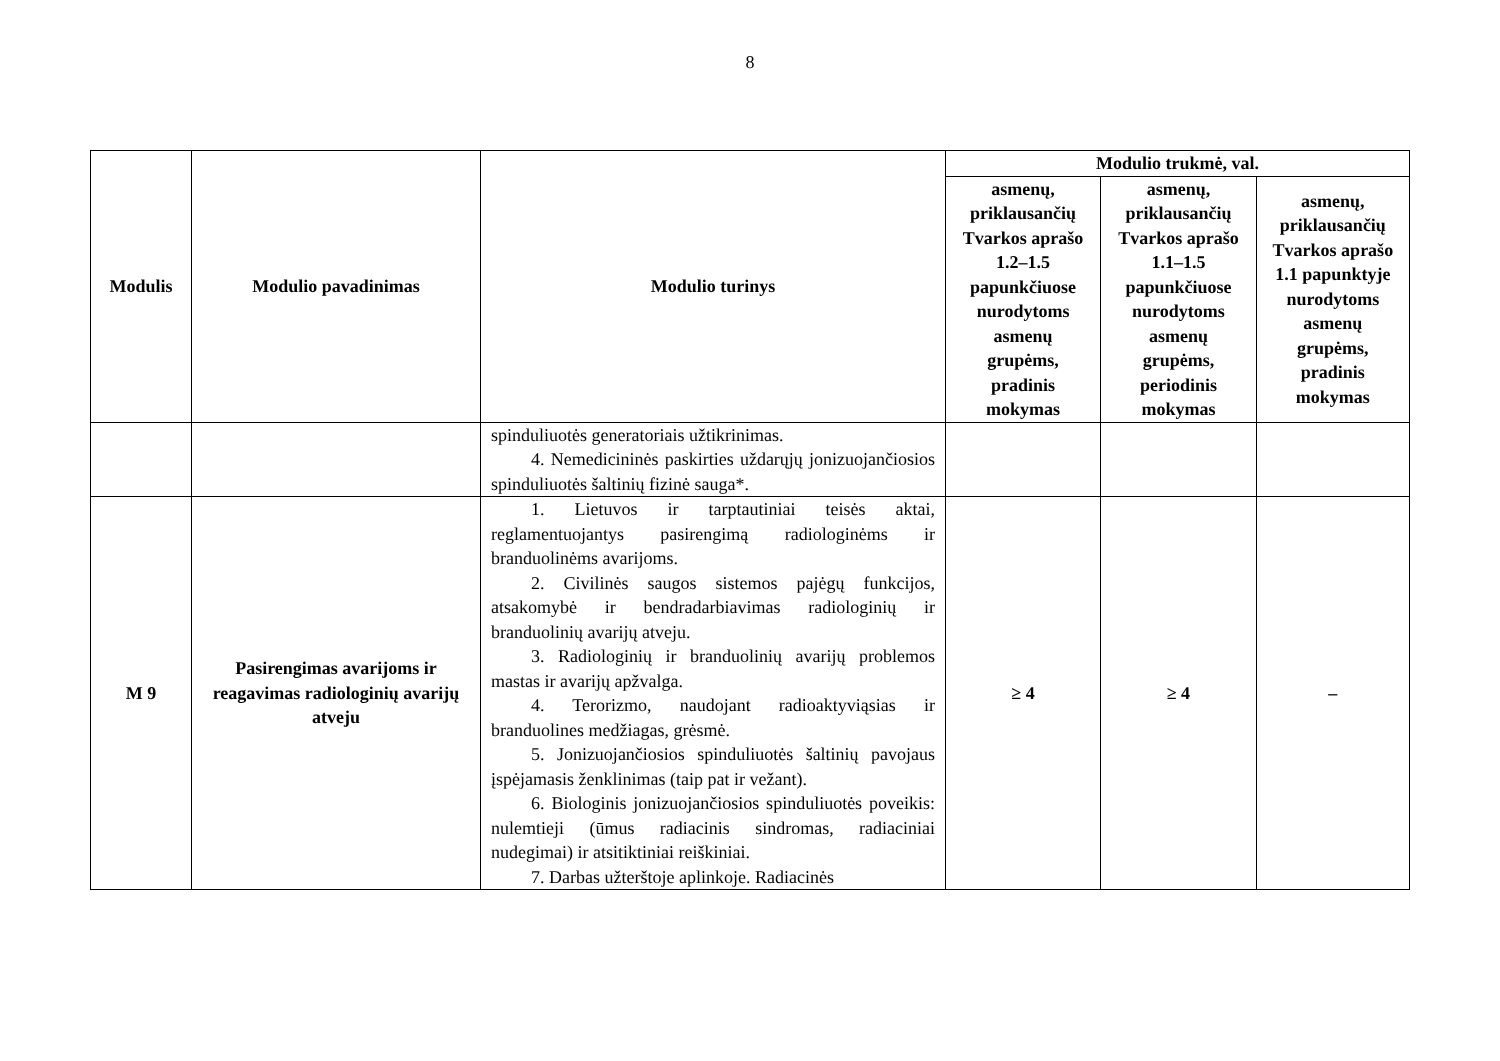8
| Modulis | Modulio pavadinimas | Modulio turinys | Modulio trukmė, val. | | |
| --- | --- | --- | --- | --- | --- |
| | | | asmenų, priklausančių Tvarkos aprašo 1.2–1.5 papunkčiuose nurodytoms asmenų grupėms, pradinis mokymas | asmenų, priklausančių Tvarkos aprašo 1.1–1.5 papunkčiuose nurodytoms asmenų grupėms, periodinis mokymas | asmenų, priklausančių Tvarkos aprašo 1.1 papunktyje nurodytoms asmenų grupėms, pradinis mokymas |
| | | spinduliuotės generatoriais užtikrinimas. 4. Nemedicininės paskirties uždarųjų jonizuojančiosios spinduliuotės šaltinių fizinė sauga*. | | | |
| M 9 | Pasirengimas avarijoms ir reagavimas radiologinių avarijų atveju | 1. Lietuvos ir tarptautiniai teisės aktai, reglamentuojantys pasirengimą radiologinėms ir branduolinėms avarijoms. 2. Civilinės saugos sistemos pajėgų funkcijos, atsakomybė ir bendradarbiavimas radiologinių ir branduolinių avarijų atveju. 3. Radiologinių ir branduolinių avarijų problemos mastas ir avarijų apžvalga. 4. Terorizmo, naudojant radioaktyviąsias ir branduolines medžiagas, grėsmė. 5. Jonizuojančiosios spinduliuotės šaltinių pavojaus įspėjamasis ženklinimas (taip pat ir vežant). 6. Biologinis jonizuojančiosios spinduliuotės poveikis: nulemtieji (ūmus radiacinis sindromas, radiaciniai nudegimai) ir atsitiktiniai reiškiniai. 7. Darbas užterštoje aplinkoje. Radiacinės | ≥ 4 | ≥ 4 | – |